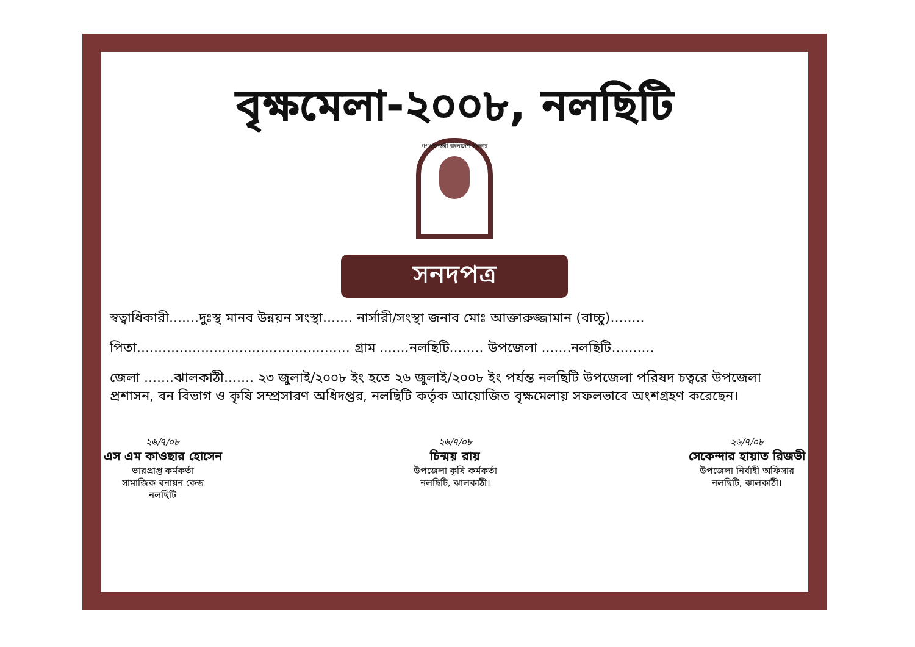বৃক্ষমেলা-২০০৮, নলছিটি
গণপ্রজাতন্ত্রী বাংলাদেশ সরকার
সনদপত্র
স্বত্বাধিকারী.......দুঃস্থ মানব উন্নয়ন সংস্থা....... নার্সারী/সংস্থা জনাব মোঃ আক্তারুজ্জামান (বাচ্চু)........
পিতা.................................................. গ্রাম .......নলছিটি........ উপজেলা .......নলছিটি..........
জেলা .......ঝালকাঠী....... ২৩ জুলাই/২০০৮ ইং হতে ২৬ জুলাই/২০০৮ ইং পর্যন্ত নলছিটি উপজেলা পরিষদ চত্বরে উপজেলা প্রশাসন, বন বিভাগ ও কৃষি সম্প্রসারণ অধিদপ্তর, নলছিটি কর্তৃক আয়োজিত বৃক্ষমেলায় সফলভাবে অংশগ্রহণ করেছেন।
২৬/৭/০৮
এস এম কাওছার হোসেন
ভারপ্রাপ্ত কর্মকর্তা
সামাজিক বনায়ন কেন্দ্র
নলছিটি
২৬/৭/০৮
চিন্ময় রায়
উপজেলা কৃষি কর্মকর্তা
নলছিটি, ঝালকাঠী।
২৬/৭/০৮
সেকেন্দার হায়াত রিজভী
উপজেলা নির্বাহী অফিসার
নলছিটি, ঝালকাঠী।